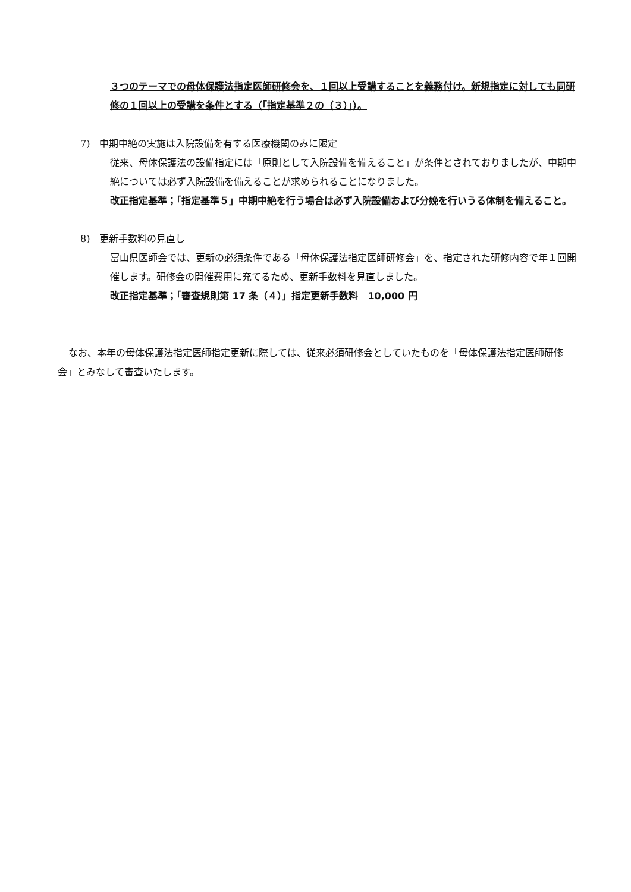３つのテーマでの母体保護法指定医師研修会を、１回以上受講することを義務付け。新規指定に対しても同研修の１回以上の受講を条件とする（｢指定基準２の（３）｣）。
7)　中期中絶の実施は入院設備を有する医療機関のみに限定
従来、母体保護法の設備指定には「原則として入院設備を備えること」が条件とされておりましたが、中期中絶については必ず入院設備を備えることが求められることになりました。
改正指定基準；「指定基準５」中期中絶を行う場合は必ず入院設備および分娩を行いうる体制を備えること。
8)　更新手数料の見直し
富山県医師会では、更新の必須条件である「母体保護法指定医師研修会」を、指定された研修内容で年１回開催します。研修会の開催費用に充てるため、更新手数料を見直しました。
改正指定基準；「審査規則第 17 条（４）」指定更新手数料　10,000 円
なお、本年の母体保護法指定医師指定更新に際しては、従来必須研修会としていたものを「母体保護法指定医師研修会」とみなして審査いたします。